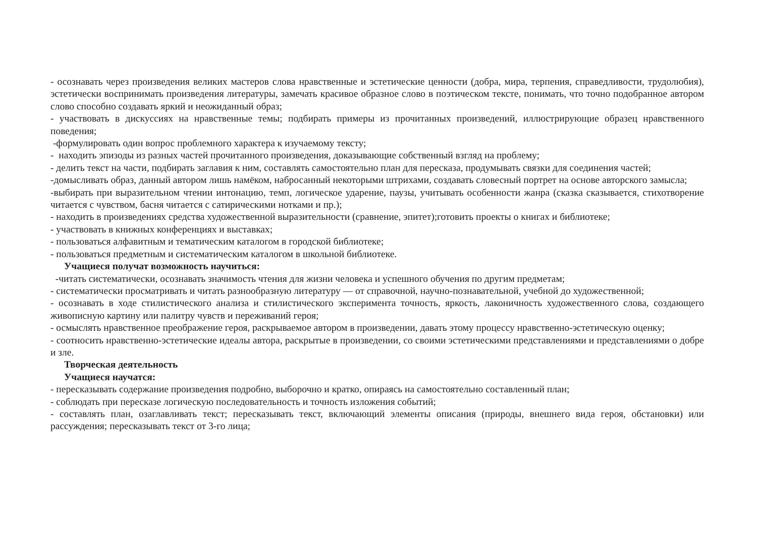- осознавать через произведения великих мастеров слова нравственные и эстетические ценности (добра, мира, терпения, справедливости, трудолюбия), эстетически воспринимать произведения литературы, замечать красивое образное слово в поэтическом тексте, понимать, что точно подобранное автором слово способно создавать яркий и неожиданный образ;
- участвовать в дискуссиях на нравственные темы; подбирать примеры из прочитанных произведений, иллюстрирующие образец нравственного поведения;
-формулировать один вопрос проблемного характера к изучаемому тексту;
- находить эпизоды из разных частей прочитанного произведения, доказывающие собственный взгляд на проблему;
- делить текст на части, подбирать заглавия к ним, составлять самостоятельно план для пересказа, продумывать связки для соединения частей;
-домысливать образ, данный автором лишь намёком, набросанный некоторыми штрихами, создавать словесный портрет на основе авторского замысла;
-выбирать при выразительном чтении интонацию, темп, логическое ударение, паузы, учитывать особенности жанра (сказка сказывается, стихотворение читается с чувством, басня читается с сатирическими нотками и пр.);
- находить в произведениях средства художественной выразительности (сравнение, эпитет);готовить проекты о книгах и библиотеке;
- участвовать в книжных конференциях и выставках;
- пользоваться алфавитным и тематическим каталогом в городской библиотеке;
- пользоваться предметным и систематическим каталогом в школьной библиотеке.
Учащиеся получат возможность научиться:
-читать систематически, осознавать значимость чтения для жизни человека и успешного обучения по другим предметам;
- систематически просматривать и читать разнообразную литературу — от справочной, научно-познавательной, учебной до художественной;
- осознавать в ходе стилистического анализа и стилистического эксперимента точность, яркость, лаконичность художественного слова, создающего живописную картину или палитру чувств и переживаний героя;
- осмыслять нравственное преображение героя, раскрываемое автором в произведении, давать этому процессу нравственно-эстетическую оценку;
- соотносить нравственно-эстетические идеалы автора, раскрытые в произведении, со своими эстетическими представлениями и представлениями о добре и зле.
Творческая деятельность
Учащиеся научатся:
- пересказывать содержание произведения подробно, выборочно и кратко, опираясь на самостоятельно составленный план;
- соблюдать при пересказе логическую последовательность и точность изложения событий;
- составлять план, озаглавливать текст; пересказывать текст, включающий элементы описания (природы, внешнего вида героя, обстановки) или рассуждения; пересказывать текст от 3-го лица;